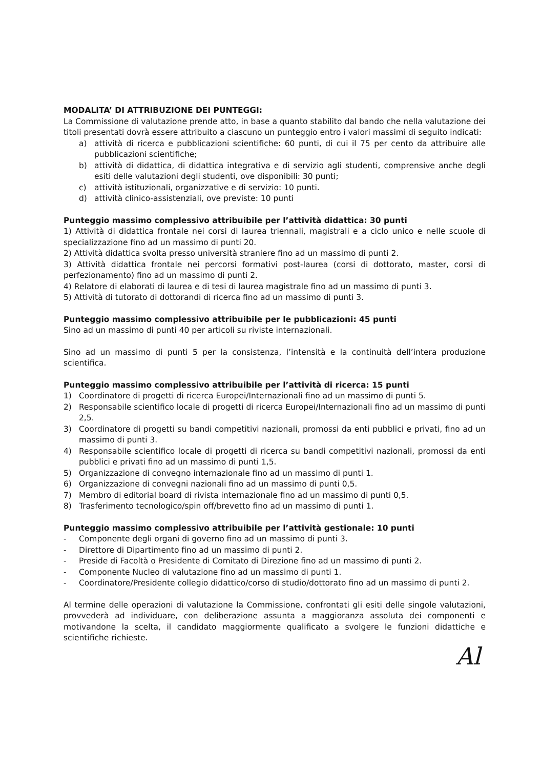MODALITA’ DI ATTRIBUZIONE DEI PUNTEGGI:
La Commissione di valutazione prende atto, in base a quanto stabilito dal bando che nella valutazione dei titoli presentati dovrà essere attribuito a ciascuno un punteggio entro i valori massimi di seguito indicati:
a) attività di ricerca e pubblicazioni scientifiche: 60 punti, di cui il 75 per cento da attribuire alle pubblicazioni scientifiche;
b) attività di didattica, di didattica integrativa e di servizio agli studenti, comprensive anche degli esiti delle valutazioni degli studenti, ove disponibili: 30 punti;
c) attività istituzionali, organizzative e di servizio: 10 punti.
d) attività clinico-assistenziali, ove previste: 10 punti
Punteggio massimo complessivo attribuibile per l’attività didattica: 30 punti
1) Attività di didattica frontale nei corsi di laurea triennali, magistrali e a ciclo unico e nelle scuole di specializzazione fino ad un massimo di punti 20.
2) Attività didattica svolta presso università straniere fino ad un massimo di punti 2.
3) Attività didattica frontale nei percorsi formativi post-laurea (corsi di dottorato, master, corsi di perfezionamento) fino ad un massimo di punti 2.
4) Relatore di elaborati di laurea e di tesi di laurea magistrale fino ad un massimo di punti 3.
5) Attività di tutorato di dottorandi di ricerca fino ad un massimo di punti 3.
Punteggio massimo complessivo attribuibile per le pubblicazioni: 45 punti
Sino ad un massimo di punti 40 per articoli su riviste internazionali.
Sino ad un massimo di punti 5 per la consistenza, l’intensità e la continuità dell’intera produzione scientifica.
Punteggio massimo complessivo attribuibile per l’attività di ricerca: 15 punti
1) Coordinatore di progetti di ricerca Europei/Internazionali fino ad un massimo di punti 5.
2) Responsabile scientifico locale di progetti di ricerca Europei/Internazionali fino ad un massimo di punti 2,5.
3) Coordinatore di progetti su bandi competitivi nazionali, promossi da enti pubblici e privati, fino ad un massimo di punti 3.
4) Responsabile scientifico locale di progetti di ricerca su bandi competitivi nazionali, promossi da enti pubblici e privati fino ad un massimo di punti 1,5.
5) Organizzazione di convegno internazionale fino ad un massimo di punti 1.
6) Organizzazione di convegni nazionali fino ad un massimo di punti 0,5.
7) Membro di editorial board di rivista internazionale fino ad un massimo di punti 0,5.
8) Trasferimento tecnologico/spin off/brevetto fino ad un massimo di punti 1.
Punteggio massimo complessivo attribuibile per l’attività gestionale: 10 punti
- Componente degli organi di governo fino ad un massimo di punti 3.
- Direttore di Dipartimento fino ad un massimo di punti 2.
- Preside di Facoltà o Presidente di Comitato di Direzione fino ad un massimo di punti 2.
- Componente Nucleo di valutazione fino ad un massimo di punti 1.
- Coordinatore/Presidente collegio didattico/corso di studio/dottorato fino ad un massimo di punti 2.
Al termine delle operazioni di valutazione la Commissione, confrontati gli esiti delle singole valutazioni, provvederà ad individuare, con deliberazione assunta a maggioranza assoluta dei componenti e motivandone la scelta, il candidato maggiormente qualificato a svolgere le funzioni didattiche e scientifiche richieste.
Al